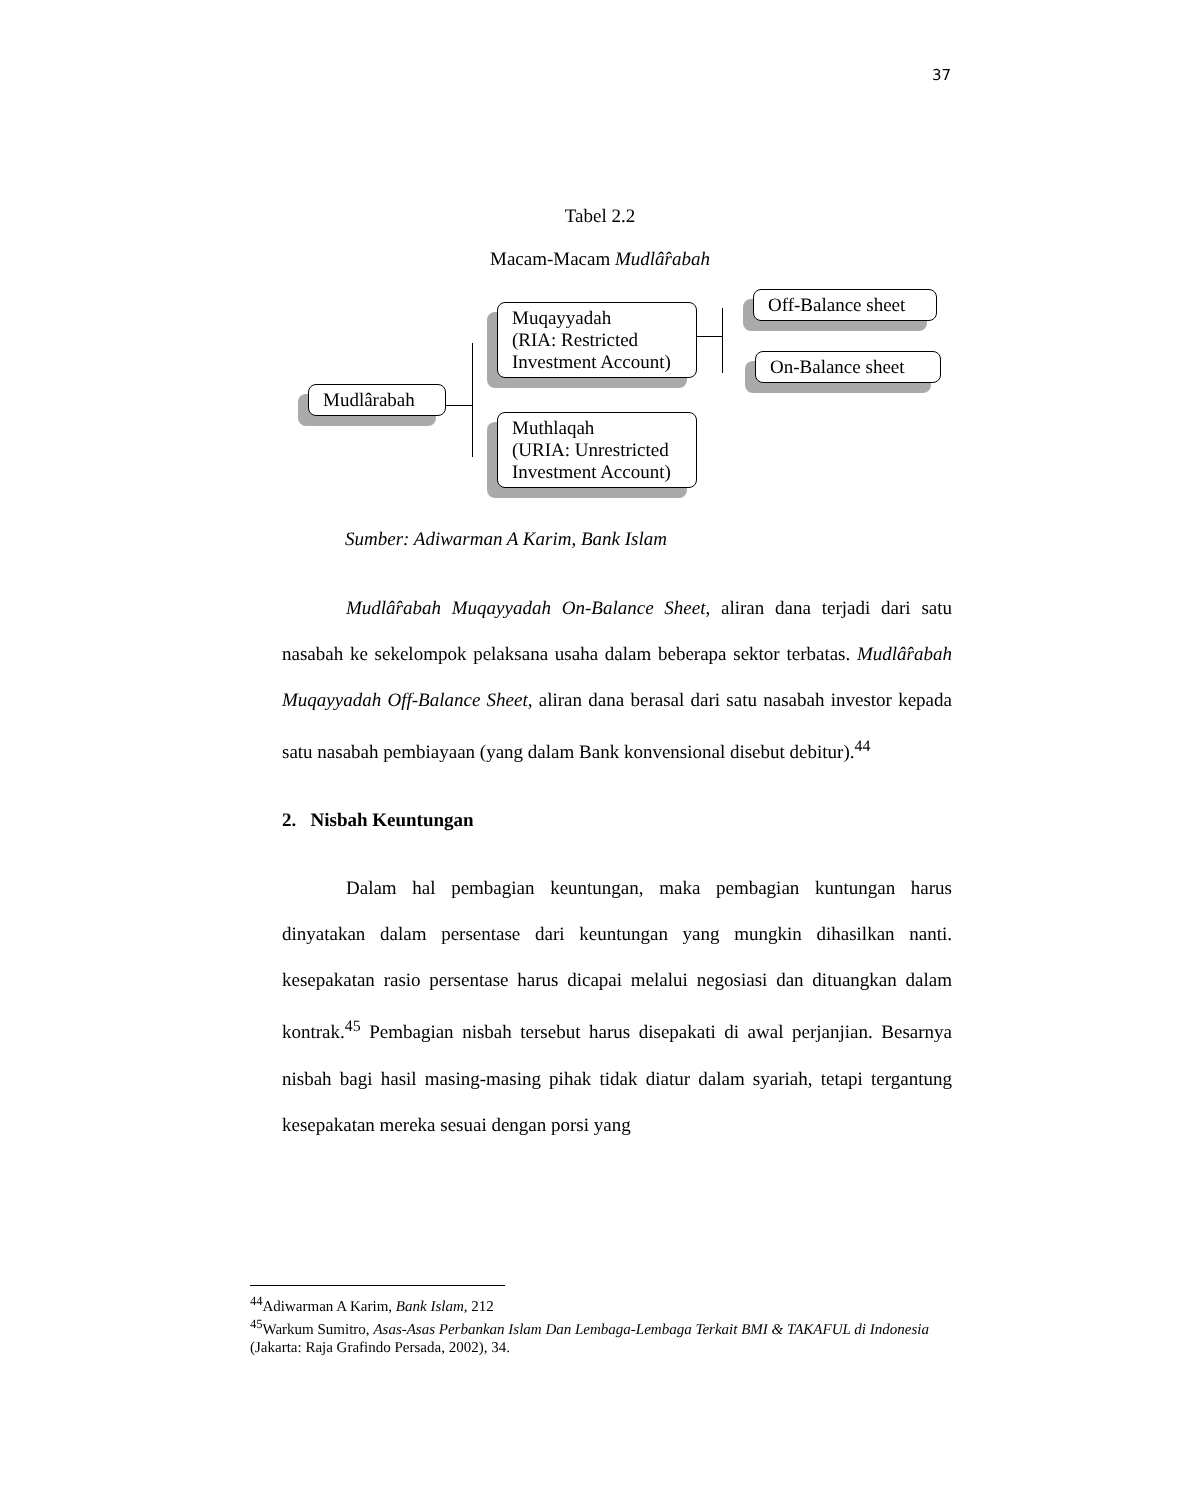37
Tabel 2.2
Macam-Macam Mudlâ̂rabah
Mudlârabah
Muqayyadah
(RIA: Restricted
Investment Account)
Muthlaqah
(URIA: Unrestricted
Investment Account)
Off-Balance sheet
On-Balance sheet
Sumber: Adiwarman A Karim, Bank Islam
Mudlâ̂rabah Muqayyadah On-Balance Sheet, aliran dana terjadi dari satu nasabah ke sekelompok pelaksana usaha dalam beberapa sektor terbatas. Mudlâ̂rabah Muqayyadah Off-Balance Sheet, aliran dana berasal dari satu nasabah investor kepada satu nasabah pembiayaan (yang dalam Bank konvensional disebut debitur).<sup>44</sup>
2. Nisbah Keuntungan
Dalam hal pembagian keuntungan, maka pembagian kuntungan harus dinyatakan dalam persentase dari keuntungan yang mungkin dihasilkan nanti. kesepakatan rasio persentase harus dicapai melalui negosiasi dan dituangkan dalam kontrak.<sup>45</sup> Pembagian nisbah tersebut harus disepakati di awal perjanjian. Besarnya nisbah bagi hasil masing-masing pihak tidak diatur dalam syariah, tetapi tergantung kesepakatan mereka sesuai dengan porsi yang
<sup>44</sup> Adiwarman A Karim, Bank Islam, 212
<sup>45</sup> Warkum Sumitro, Asas-Asas Perbankan Islam Dan Lembaga-Lembaga Terkait BMI & TAKAFUL di Indonesia (Jakarta: Raja Grafindo Persada, 2002), 34.